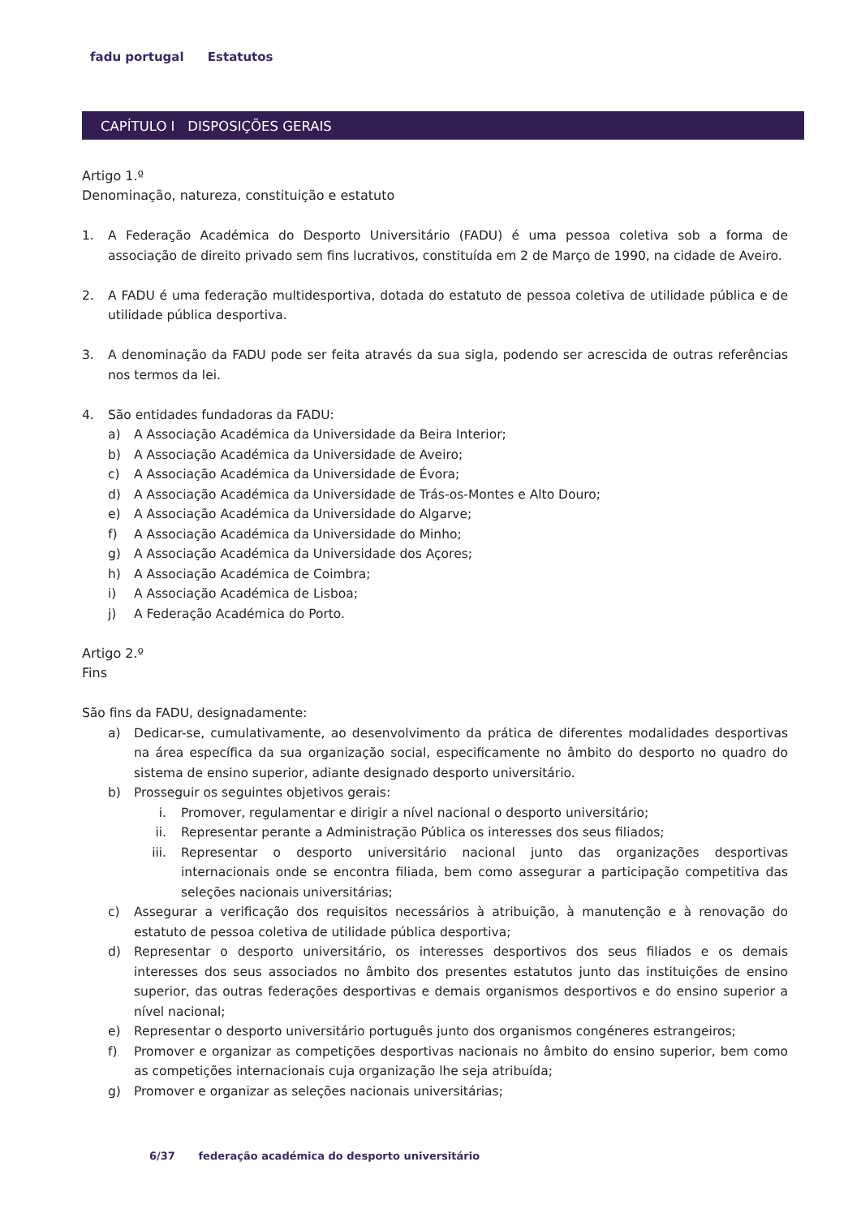fadu portugal Estatutos
CAPÍTULO I DISPOSIÇÕES GERAIS
Artigo 1.º
Denominação, natureza, constituição e estatuto
1. A Federação Académica do Desporto Universitário (FADU) é uma pessoa coletiva sob a forma de associação de direito privado sem fins lucrativos, constituída em 2 de Março de 1990, na cidade de Aveiro.
2. A FADU é uma federação multidesportiva, dotada do estatuto de pessoa coletiva de utilidade pública e de utilidade pública desportiva.
3. A denominação da FADU pode ser feita através da sua sigla, podendo ser acrescida de outras referências nos termos da lei.
4. São entidades fundadoras da FADU:
a) A Associação Académica da Universidade da Beira Interior;
b) A Associação Académica da Universidade de Aveiro;
c) A Associação Académica da Universidade de Évora;
d) A Associação Académica da Universidade de Trás-os-Montes e Alto Douro;
e) A Associação Académica da Universidade do Algarve;
f) A Associação Académica da Universidade do Minho;
g) A Associação Académica da Universidade dos Açores;
h) A Associação Académica de Coimbra;
i) A Associação Académica de Lisboa;
j) A Federação Académica do Porto.
Artigo 2.º
Fins
São fins da FADU, designadamente:
a) Dedicar-se, cumulativamente, ao desenvolvimento da prática de diferentes modalidades desportivas na área específica da sua organização social, especificamente no âmbito do desporto no quadro do sistema de ensino superior, adiante designado desporto universitário.
b) Prosseguir os seguintes objetivos gerais:
i. Promover, regulamentar e dirigir a nível nacional o desporto universitário;
ii. Representar perante a Administração Pública os interesses dos seus filiados;
iii. Representar o desporto universitário nacional junto das organizações desportivas internacionais onde se encontra filiada, bem como assegurar a participação competitiva das seleções nacionais universitárias;
c) Assegurar a verificação dos requisitos necessários à atribuição, à manutenção e à renovação do estatuto de pessoa coletiva de utilidade pública desportiva;
d) Representar o desporto universitário, os interesses desportivos dos seus filiados e os demais interesses dos seus associados no âmbito dos presentes estatutos junto das instituições de ensino superior, das outras federações desportivas e demais organismos desportivos e do ensino superior a nível nacional;
e) Representar o desporto universitário português junto dos organismos congéneres estrangeiros;
f) Promover e organizar as competições desportivas nacionais no âmbito do ensino superior, bem como as competições internacionais cuja organização lhe seja atribuída;
g) Promover e organizar as seleções nacionais universitárias;
6/37 federação académica do desporto universitário